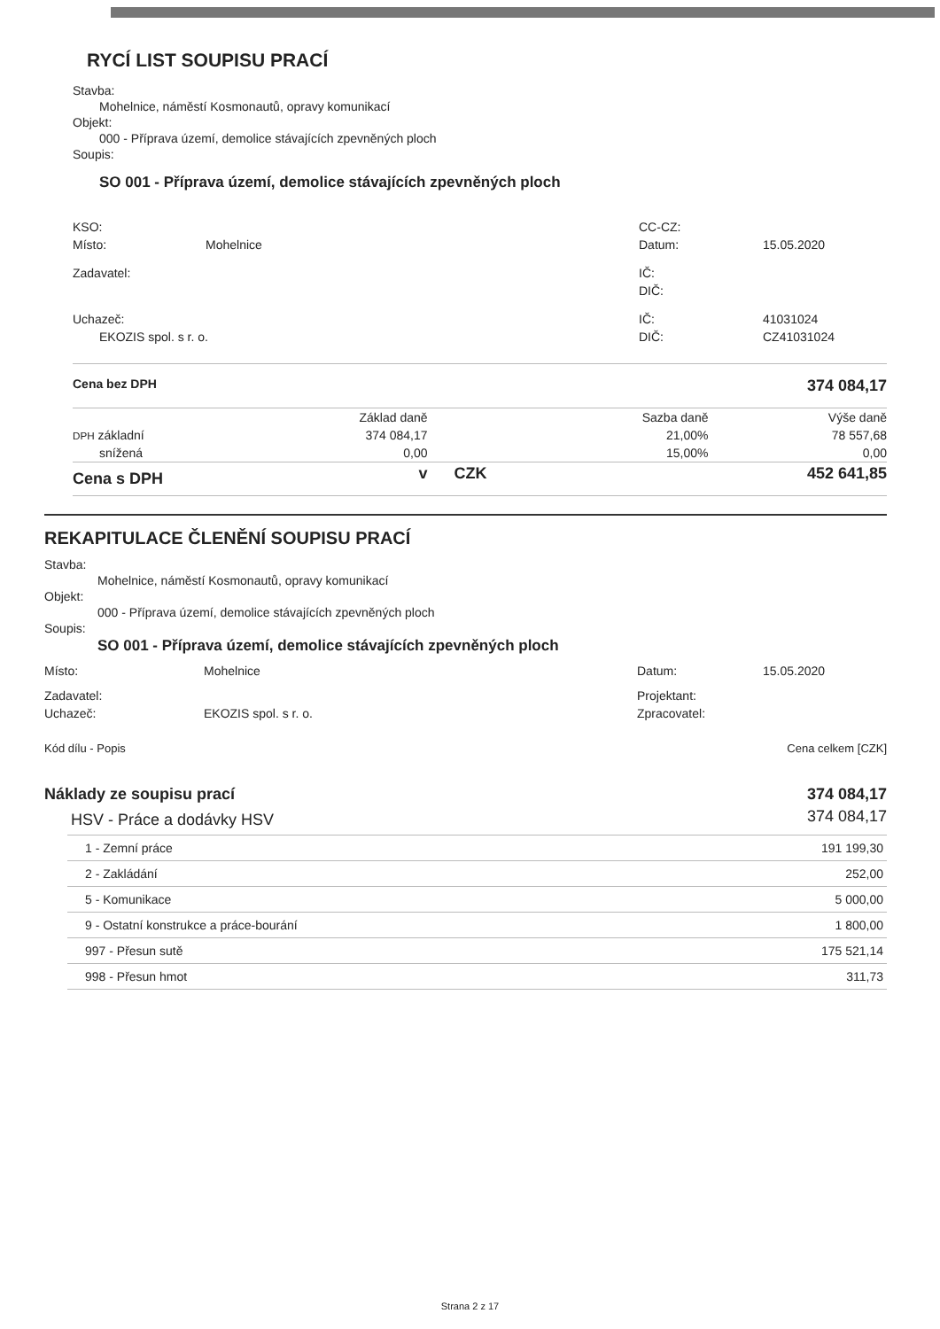RYCÍ LIST SOUPISU PRACÍ
Stavba:
Mohelnice, náměstí Kosmonautů, opravy komunikací
Objekt:
000 - Příprava území, demolice stávajících zpevněných ploch
Soupis:
SO 001 - Příprava území, demolice stávajících zpevněných ploch
| KSO: | | CC-CZ: | |
| Místo: | Mohelnice | Datum: | 15.05.2020 |
| Zadavatel: | | IČ: | |
| | | DIČ: | |
| Uchazeč: | | IČ: | 41031024 |
| EKOZIS spol. s r. o. | | DIČ: | CZ41031024 |
| Cena bez DPH | 374 084,17 | | | |
| | Základ daně | | Sazba daně | Výše daně |
| DPH základní | 374 084,17 | | 21,00% | 78 557,68 |
| snížená | 0,00 | | 15,00% | 0,00 |
| Cena s DPH | v | CZK | | 452 641,85 |
REKAPITULACE ČLENĚNÍ SOUPISU PRACÍ
Stavba:
Mohelnice, náměstí Kosmonautů, opravy komunikací
Objekt:
000 - Příprava území, demolice stávajících zpevněných ploch
Soupis:
SO 001 - Příprava území, demolice stávajících zpevněných ploch
| Místo: | Mohelnice | Datum: | 15.05.2020 |
| Zadavatel: | | Projektant: | |
| Uchazeč: | EKOZIS spol. s r. o. | Zpracovatel: | |
| Kód dílu - Popis | Cena celkem [CZK] |
| Náklady ze soupisu prací | 374 084,17 |
| HSV - Práce a dodávky HSV | 374 084,17 |
| 1 - Zemní práce | 191 199,30 |
| 2 - Zakládání | 252,00 |
| 5 - Komunikace | 5 000,00 |
| 9 - Ostatní konstrukce a práce-bourání | 1 800,00 |
| 997 - Přesun sutě | 175 521,14 |
| 998 - Přesun hmot | 311,73 |
Strana 2 z 17